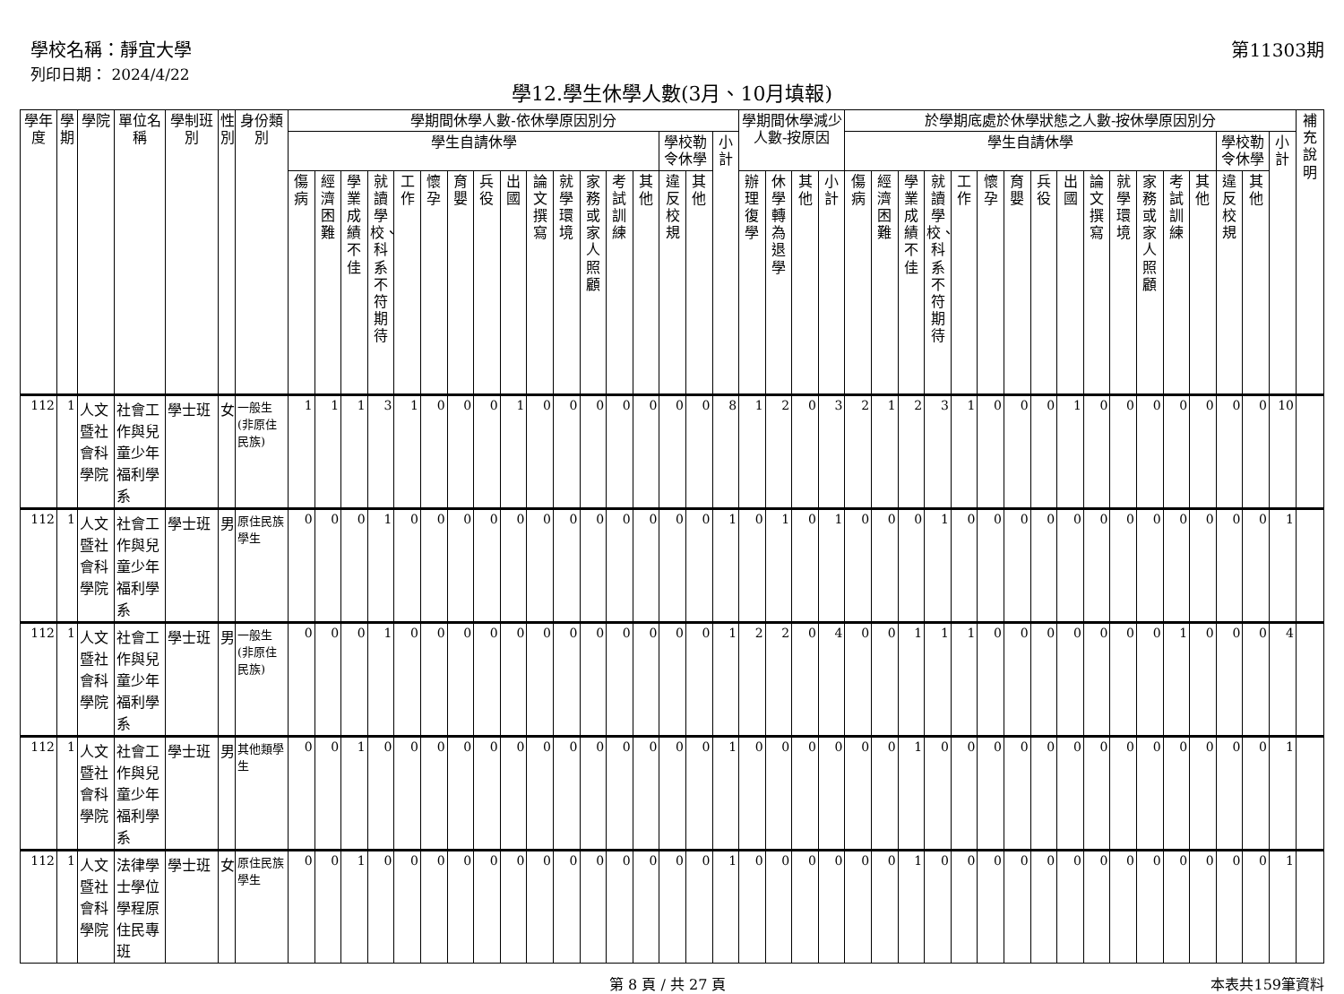學校名稱：靜宜大學
列印日期： 2024/4/22
第11303期
學12.學生休學人數(3月、10月填報)
| 學年度 | 學期 | 學院 | 單位名稱 | 學制班別 | 性別 | 身份類別 | 學期間休學人數-依休學原因別分 | | | | | | | | | | | | | | | | | 學期間休學減少人數-按原因 | | | | 於學期底處於休學狀態之人數-按休學原因別分 | | | | | | | | | | | | | | | | | 補充說明 |
| --- | --- | --- | --- | --- | --- | --- | --- | --- | --- | --- | --- | --- | --- | --- | --- | --- | --- | --- | --- | --- | --- | --- | --- | --- | --- | --- | --- | --- | --- | --- | --- | --- | --- | --- | --- | --- | --- | --- | --- | --- | --- | --- | --- | --- | --- |
| | | | | | | | 學生自請休學 | | | | | | | | | | | | | | 學校勒令休學 | | 小計 | | | | | 學生自請休學 | | | | | | | | | | | | | | 學校勒令休學 | | 小計 | |
| | | | | | | | 傷病 | 經濟困難 | 學業成績不佳 | 就讀學校、科系不符期待 | 工作 | 懷孕 | 育嬰 | 兵役 | 出國 | 論文撰寫 | 就學環境 | 家務或家人照顧 | 考試訓練 | 其他 | 違反校規 | 其他 | | 辦理復學 | 休學轉為退學 | 其他 | 小計 | 傷病 | 經濟困難 | 學業成績不佳 | 就讀學校、科系不符期待 | 工作 | 懷孕 | 育嬰 | 兵役 | 出國 | 論文撰寫 | 就學環境 | 家務或家人照顧 | 考試訓練 | 其他 | 違反校規 | 其他 | | |
| 112 | 1 | 人文暨社會科學院 | 社會工作與兒童少年福利學系 | 學士班 | 女 | 一般生(非原住民族) | 1 | 1 | 1 | 3 | 1 | 0 | 0 | 0 | 1 | 0 | 0 | 0 | 0 | 0 | 0 | 0 | 8 | 1 | 2 | 0 | 3 | 2 | 1 | 2 | 3 | 1 | 0 | 0 | 0 | 1 | 0 | 0 | 0 | 0 | 0 | 0 | 0 | 10 | |
| 112 | 1 | 人文暨社會科學院 | 社會工作與兒童少年福利學系 | 學士班 | 男 | 原住民族學生 | 0 | 0 | 0 | 1 | 0 | 0 | 0 | 0 | 0 | 0 | 0 | 0 | 0 | 0 | 0 | 0 | 1 | 0 | 1 | 0 | 1 | 0 | 0 | 0 | 1 | 0 | 0 | 0 | 0 | 0 | 0 | 0 | 0 | 0 | 0 | 0 | 0 | 1 | |
| 112 | 1 | 人文暨社會科學院 | 社會工作與兒童少年福利學系 | 學士班 | 男 | 一般生(非原住民族) | 0 | 0 | 0 | 1 | 0 | 0 | 0 | 0 | 0 | 0 | 0 | 0 | 0 | 0 | 0 | 0 | 1 | 2 | 2 | 0 | 4 | 0 | 0 | 1 | 1 | 1 | 0 | 0 | 0 | 0 | 0 | 0 | 0 | 1 | 0 | 0 | 0 | 4 | |
| 112 | 1 | 人文暨社會科學院 | 社會工作與兒童少年福利學系 | 學士班 | 男 | 其他類學生 | 0 | 0 | 1 | 0 | 0 | 0 | 0 | 0 | 0 | 0 | 0 | 0 | 0 | 0 | 0 | 0 | 1 | 0 | 0 | 0 | 0 | 0 | 0 | 1 | 0 | 0 | 0 | 0 | 0 | 0 | 0 | 0 | 0 | 0 | 0 | 0 | 0 | 1 | |
| 112 | 1 | 人文暨社會科學院 | 法律學士學位學程原住民專班 | 學士班 | 女 | 原住民族學生 | 0 | 0 | 1 | 0 | 0 | 0 | 0 | 0 | 0 | 0 | 0 | 0 | 0 | 0 | 0 | 0 | 1 | 0 | 0 | 0 | 0 | 0 | 0 | 1 | 0 | 0 | 0 | 0 | 0 | 0 | 0 | 0 | 0 | 0 | 0 | 0 | 0 | 1 | |
第 8 頁 / 共 27 頁 本表共159筆資料